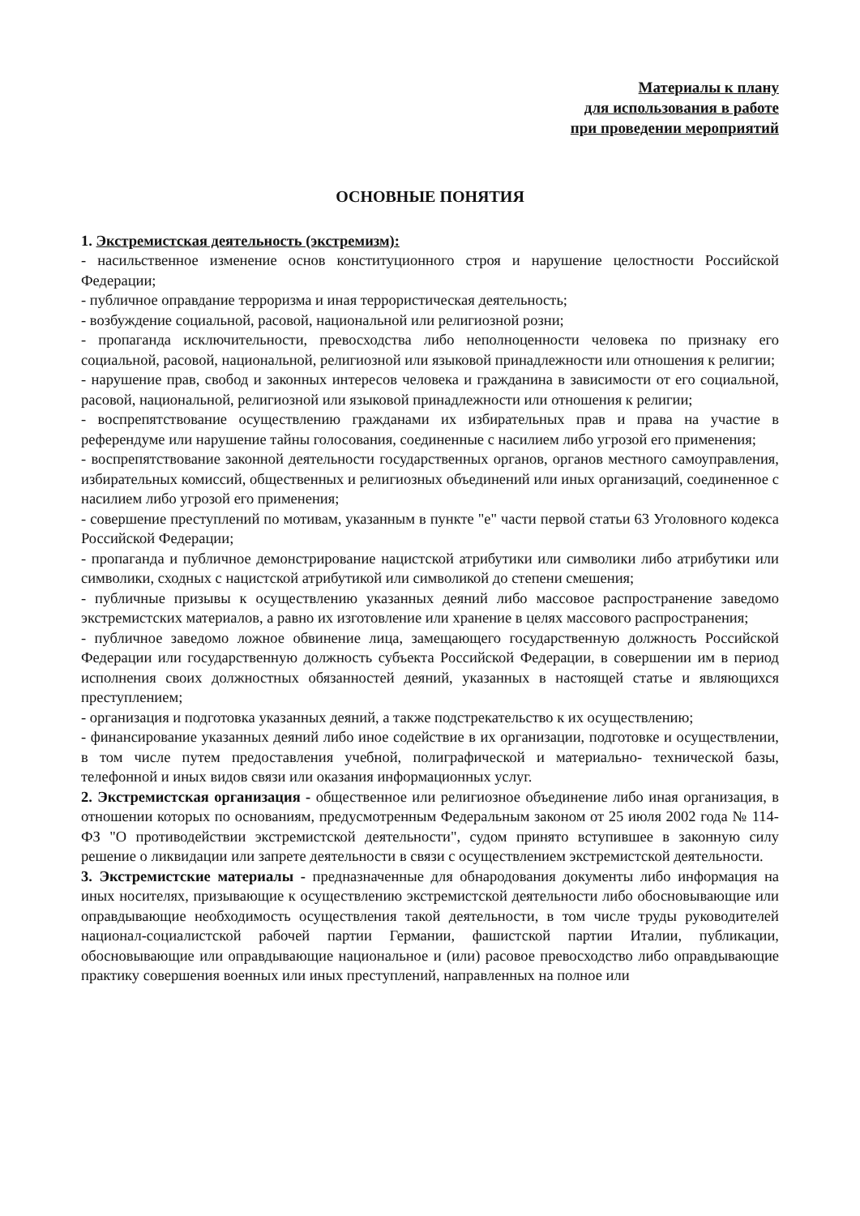Материалы к плану
для использования в работе
при проведении мероприятий
ОСНОВНЫЕ ПОНЯТИЯ
1. Экстремистская деятельность (экстремизм):
- насильственное изменение основ конституционного строя и нарушение целостности Российской Федерации;
- публичное оправдание терроризма и иная террористическая деятельность;
- возбуждение социальной, расовой, национальной или религиозной розни;
- пропаганда исключительности, превосходства либо неполноценности человека по признаку его социальной, расовой, национальной, религиозной или языковой принадлежности или отношения к религии;
- нарушение прав, свобод и законных интересов человека и гражданина в зависимости от его социальной, расовой, национальной, религиозной или языковой принадлежности или отношения к религии;
- воспрепятствование осуществлению гражданами их избирательных прав и права на участие в референдуме или нарушение тайны голосования, соединенные с насилием либо угрозой его применения;
- воспрепятствование законной деятельности государственных органов, органов местного самоуправления, избирательных комиссий, общественных и религиозных объединений или иных организаций, соединенное с насилием либо угрозой его применения;
- совершение преступлений по мотивам, указанным в пункте "е" части первой статьи 63 Уголовного кодекса Российской Федерации;
- пропаганда и публичное демонстрирование нацистской атрибутики или символики либо атрибутики или символики, сходных с нацистской атрибутикой или символикой до степени смешения;
- публичные призывы к осуществлению указанных деяний либо массовое распространение заведомо экстремистских материалов, а равно их изготовление или хранение в целях массового распространения;
- публичное заведомо ложное обвинение лица, замещающего государственную должность Российской Федерации или государственную должность субъекта Российской Федерации, в совершении им в период исполнения своих должностных обязанностей деяний, указанных в настоящей статье и являющихся преступлением;
- организация и подготовка указанных деяний, а также подстрекательство к их осуществлению;
- финансирование указанных деяний либо иное содействие в их организации, подготовке и осуществлении, в том числе путем предоставления учебной, полиграфической и материально- технической базы, телефонной и иных видов связи или оказания информационных услуг.
2. Экстремистская организация - общественное или религиозное объединение либо иная организация, в отношении которых по основаниям, предусмотренным Федеральным законом от 25 июля 2002 года № 114-ФЗ "О противодействии экстремистской деятельности", судом принято вступившее в законную силу решение о ликвидации или запрете деятельности в связи с осуществлением экстремистской деятельности.
3. Экстремистские материалы - предназначенные для обнародования документы либо информация на иных носителях, призывающие к осуществлению экстремистской деятельности либо обосновывающие или оправдывающие необходимость осуществления такой деятельности, в том числе труды руководителей национал-социалистской рабочей партии Германии, фашистской партии Италии, публикации, обосновывающие или оправдывающие национальное и (или) расовое превосходство либо оправдывающие практику совершения военных или иных преступлений, направленных на полное или